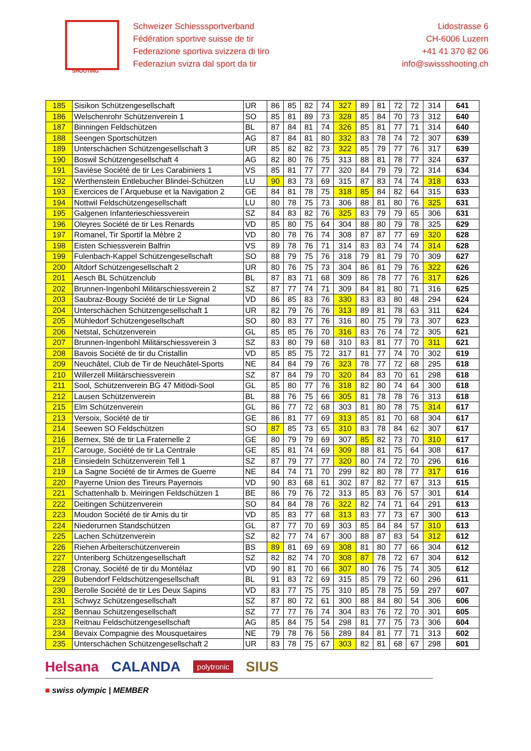SHOOTING
Schweizer Schiesssportverband
Fédération sportive suisse de tir
Federazione sportiva svizzera di tiro
Federaziun svizra dal sport da tir
Lidostrasse 6
CH-6006 Luzern
+41 41 370 82 06
info@swissshooting.ch
| 185 | Sisikon Schützengesellschaft | UR | 86 | 85 | 82 | 74 | 327 | 89 | 81 | 72 | 72 | 314 | 641 |
| 186 | Welschenrohr Schützenverein 1 | SO | 85 | 81 | 89 | 73 | 328 | 85 | 84 | 70 | 73 | 312 | 640 |
| 187 | Binningen Feldschützen | BL | 87 | 84 | 81 | 74 | 326 | 85 | 81 | 77 | 71 | 314 | 640 |
| 188 | Seengen Sportschützen | AG | 87 | 84 | 81 | 80 | 332 | 83 | 78 | 74 | 72 | 307 | 639 |
| 189 | Unterschächen Schützengesellschaft 3 | UR | 85 | 82 | 82 | 73 | 322 | 85 | 79 | 77 | 76 | 317 | 639 |
| 190 | Boswil Schützengesellschaft 4 | AG | 82 | 80 | 76 | 75 | 313 | 88 | 81 | 78 | 77 | 324 | 637 |
| 191 | Savièse Société de tir Les Carabiniers 1 | VS | 85 | 81 | 77 | 77 | 320 | 84 | 79 | 79 | 72 | 314 | 634 |
| 192 | Werthenstein Entlebucher Blindei-Schützen | LU | 90 | 83 | 73 | 69 | 315 | 87 | 83 | 74 | 74 | 318 | 633 |
| 193 | Exercices de l´Arquebuse et la Navigation 2 | GE | 84 | 81 | 78 | 75 | 318 | 85 | 84 | 82 | 64 | 315 | 633 |
| 194 | Nottwil Feldschützengesellschaft | LU | 80 | 78 | 75 | 73 | 306 | 88 | 81 | 80 | 76 | 325 | 631 |
| 195 | Galgenen Infanterieschiessverein | SZ | 84 | 83 | 82 | 76 | 325 | 83 | 79 | 79 | 65 | 306 | 631 |
| 196 | Oleyres Société de tir Les Renards | VD | 85 | 80 | 75 | 64 | 304 | 88 | 80 | 79 | 78 | 325 | 629 |
| 197 | Romanel, Tir Sportif la Mèbre 2 | VD | 80 | 78 | 76 | 74 | 308 | 87 | 87 | 77 | 69 | 320 | 628 |
| 198 | Eisten Schiessverein Balfrin | VS | 89 | 78 | 76 | 71 | 314 | 83 | 83 | 74 | 74 | 314 | 628 |
| 199 | Fulenbach-Kappel Schützengesellschaft | SO | 88 | 79 | 75 | 76 | 318 | 79 | 81 | 79 | 70 | 309 | 627 |
| 200 | Altdorf Schützengesellschaft 2 | UR | 80 | 76 | 75 | 73 | 304 | 86 | 81 | 79 | 76 | 322 | 626 |
| 201 | Aesch BL Schützenclub | BL | 87 | 83 | 71 | 68 | 309 | 86 | 78 | 77 | 76 | 317 | 626 |
| 202 | Brunnen-Ingenbohl Militärschiessverein 2 | SZ | 87 | 77 | 74 | 71 | 309 | 84 | 81 | 80 | 71 | 316 | 625 |
| 203 | Saubraz-Bougy Société de tir Le Signal | VD | 86 | 85 | 83 | 76 | 330 | 83 | 83 | 80 | 48 | 294 | 624 |
| 204 | Unterschächen Schützengesellschaft 1 | UR | 82 | 79 | 76 | 76 | 313 | 89 | 81 | 78 | 63 | 311 | 624 |
| 205 | Mühledorf Schützengesellschaft | SO | 80 | 83 | 77 | 76 | 316 | 80 | 75 | 79 | 73 | 307 | 623 |
| 206 | Netstal, Schützenverein | GL | 85 | 85 | 76 | 70 | 316 | 83 | 76 | 74 | 72 | 305 | 621 |
| 207 | Brunnen-Ingenbohl Militärschiessverein 3 | SZ | 83 | 80 | 79 | 68 | 310 | 83 | 81 | 77 | 70 | 311 | 621 |
| 208 | Bavois Société de tir du Cristallin | VD | 85 | 85 | 75 | 72 | 317 | 81 | 77 | 74 | 70 | 302 | 619 |
| 209 | Neuchâtel, Club de Tir de Neuchâtel-Sports | NE | 84 | 84 | 79 | 76 | 323 | 78 | 77 | 72 | 68 | 295 | 618 |
| 210 | Willerzell Militärschiessverein | SZ | 87 | 84 | 79 | 70 | 320 | 84 | 83 | 70 | 61 | 298 | 618 |
| 211 | Sool, Schützenverein BG 47 Mitlödi-Sool | GL | 85 | 80 | 77 | 76 | 318 | 82 | 80 | 74 | 64 | 300 | 618 |
| 212 | Lausen Schützenverein | BL | 88 | 76 | 75 | 66 | 305 | 81 | 78 | 78 | 76 | 313 | 618 |
| 215 | Elm Schützenverein | GL | 86 | 77 | 72 | 68 | 303 | 81 | 80 | 78 | 75 | 314 | 617 |
| 213 | Versoix, Société de tir | GE | 86 | 81 | 77 | 69 | 313 | 85 | 81 | 70 | 68 | 304 | 617 |
| 214 | Seewen SO Feldschützen | SO | 87 | 85 | 73 | 65 | 310 | 83 | 78 | 84 | 62 | 307 | 617 |
| 216 | Bernex, Sté de tir La Fraternelle 2 | GE | 80 | 79 | 79 | 69 | 307 | 85 | 82 | 73 | 70 | 310 | 617 |
| 217 | Carouge, Société de tir La Centrale | GE | 85 | 81 | 74 | 69 | 309 | 88 | 81 | 75 | 64 | 308 | 617 |
| 218 | Einsiedeln Schützenverein Tell 1 | SZ | 87 | 79 | 77 | 77 | 320 | 80 | 74 | 72 | 70 | 296 | 616 |
| 219 | La Sagne Société de tir Armes de Guerre | NE | 84 | 74 | 71 | 70 | 299 | 82 | 80 | 78 | 77 | 317 | 616 |
| 220 | Payerne Union des Tireurs Payernois | VD | 90 | 83 | 68 | 61 | 302 | 87 | 82 | 77 | 67 | 313 | 615 |
| 221 | Schattenhalb b. Meiringen Feldschützen 1 | BE | 86 | 79 | 76 | 72 | 313 | 85 | 83 | 76 | 57 | 301 | 614 |
| 222 | Deitingen Schützenverein | SO | 84 | 84 | 78 | 76 | 322 | 82 | 74 | 71 | 64 | 291 | 613 |
| 223 | Moudon Société de tir Amis du tir | VD | 85 | 83 | 77 | 68 | 313 | 83 | 77 | 73 | 67 | 300 | 613 |
| 224 | Niederurnen Standschützen | GL | 87 | 77 | 70 | 69 | 303 | 85 | 84 | 84 | 57 | 310 | 613 |
| 225 | Lachen Schützenverein | SZ | 82 | 77 | 74 | 67 | 300 | 88 | 87 | 83 | 54 | 312 | 612 |
| 226 | Riehen Arbeiterschützenverein | BS | 89 | 81 | 69 | 69 | 308 | 81 | 80 | 77 | 66 | 304 | 612 |
| 227 | Unteriberg Schützengesellschaft | SZ | 82 | 82 | 74 | 70 | 308 | 87 | 78 | 72 | 67 | 304 | 612 |
| 228 | Cronay, Société de tir du Montélaz | VD | 90 | 81 | 70 | 66 | 307 | 80 | 76 | 75 | 74 | 305 | 612 |
| 229 | Bubendorf Feldschützengesellschaft | BL | 91 | 83 | 72 | 69 | 315 | 85 | 79 | 72 | 60 | 296 | 611 |
| 230 | Berolle Société de tir Les Deux Sapins | VD | 83 | 77 | 75 | 75 | 310 | 85 | 78 | 75 | 59 | 297 | 607 |
| 231 | Schwyz Schützengesellschaft | SZ | 87 | 80 | 72 | 61 | 300 | 88 | 84 | 80 | 54 | 306 | 606 |
| 232 | Bennau Schützengesellschaft | SZ | 77 | 77 | 76 | 74 | 304 | 83 | 76 | 72 | 70 | 301 | 605 |
| 233 | Reitnau Feldschützengesellschaft | AG | 85 | 84 | 75 | 54 | 298 | 81 | 77 | 75 | 73 | 306 | 604 |
| 234 | Bevaix Compagnie des Mousquetaires | NE | 79 | 78 | 76 | 56 | 289 | 84 | 81 | 77 | 71 | 313 | 602 |
| 235 | Unterschächen Schützengesellschaft 2 | UR | 83 | 78 | 75 | 67 | 303 | 82 | 81 | 68 | 67 | 298 | 601 |
Helsana CALANDA polytronic SIUS
■ swiss olympic | MEMBER